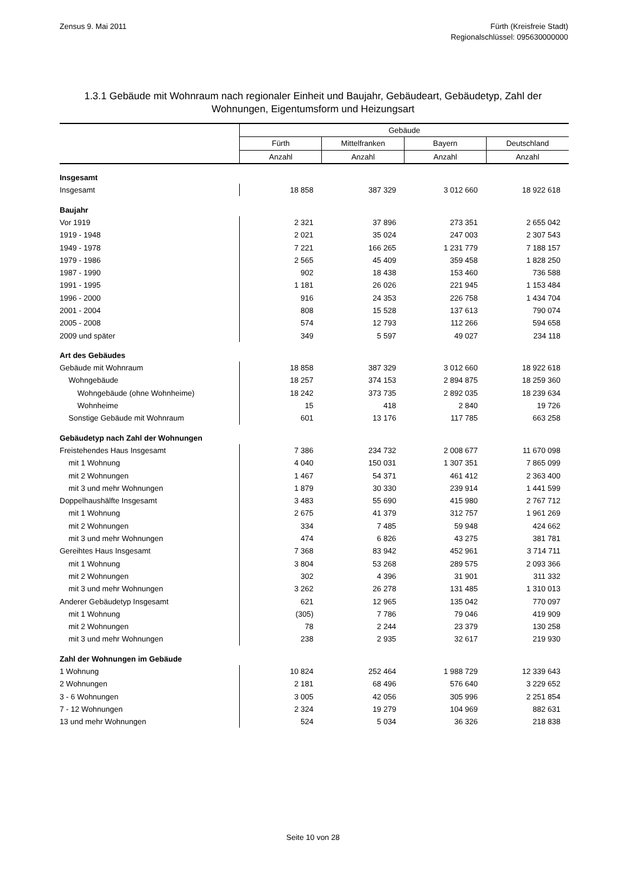Zensus 9. Mai 2011 Fürth (Kreisfreie Stadt)
Regionalschlüssel: 095630000000
1.3.1 Gebäude mit Wohnraum nach regionaler Einheit und Baujahr, Gebäudeart, Gebäudetyp, Zahl der Wohnungen, Eigentumsform und Heizungsart
| | Gebäude | | | |
| --- | --- | --- | --- | --- |
| | Fürth | Mittelfranken | Bayern | Deutschland |
| | Anzahl | Anzahl | Anzahl | Anzahl |
| Insgesamt | | | | |
| Insgesamt | 18 858 | 387 329 | 3 012 660 | 18 922 618 |
| Baujahr | | | | |
| Vor 1919 | 2 321 | 37 896 | 273 351 | 2 655 042 |
| 1919 - 1948 | 2 021 | 35 024 | 247 003 | 2 307 543 |
| 1949 - 1978 | 7 221 | 166 265 | 1 231 779 | 7 188 157 |
| 1979 - 1986 | 2 565 | 45 409 | 359 458 | 1 828 250 |
| 1987 - 1990 | 902 | 18 438 | 153 460 | 736 588 |
| 1991 - 1995 | 1 181 | 26 026 | 221 945 | 1 153 484 |
| 1996 - 2000 | 916 | 24 353 | 226 758 | 1 434 704 |
| 2001 - 2004 | 808 | 15 528 | 137 613 | 790 074 |
| 2005 - 2008 | 574 | 12 793 | 112 266 | 594 658 |
| 2009 und später | 349 | 5 597 | 49 027 | 234 118 |
| Art des Gebäudes | | | | |
| Gebäude mit Wohnraum | 18 858 | 387 329 | 3 012 660 | 18 922 618 |
| Wohngebäude | 18 257 | 374 153 | 2 894 875 | 18 259 360 |
| Wohngebäude (ohne Wohnheime) | 18 242 | 373 735 | 2 892 035 | 18 239 634 |
| Wohnheime | 15 | 418 | 2 840 | 19 726 |
| Sonstige Gebäude mit Wohnraum | 601 | 13 176 | 117 785 | 663 258 |
| Gebäudetyp nach Zahl der Wohnungen | | | | |
| Freistehendes Haus Insgesamt | 7 386 | 234 732 | 2 008 677 | 11 670 098 |
| mit 1 Wohnung | 4 040 | 150 031 | 1 307 351 | 7 865 099 |
| mit 2 Wohnungen | 1 467 | 54 371 | 461 412 | 2 363 400 |
| mit 3 und mehr Wohnungen | 1 879 | 30 330 | 239 914 | 1 441 599 |
| Doppelhaushälfte Insgesamt | 3 483 | 55 690 | 415 980 | 2 767 712 |
| mit 1 Wohnung | 2 675 | 41 379 | 312 757 | 1 961 269 |
| mit 2 Wohnungen | 334 | 7 485 | 59 948 | 424 662 |
| mit 3 und mehr Wohnungen | 474 | 6 826 | 43 275 | 381 781 |
| Gereihtes Haus Insgesamt | 7 368 | 83 942 | 452 961 | 3 714 711 |
| mit 1 Wohnung | 3 804 | 53 268 | 289 575 | 2 093 366 |
| mit 2 Wohnungen | 302 | 4 396 | 31 901 | 311 332 |
| mit 3 und mehr Wohnungen | 3 262 | 26 278 | 131 485 | 1 310 013 |
| Anderer Gebäudetyp Insgesamt | 621 | 12 965 | 135 042 | 770 097 |
| mit 1 Wohnung | (305) | 7 786 | 79 046 | 419 909 |
| mit 2 Wohnungen | 78 | 2 244 | 23 379 | 130 258 |
| mit 3 und mehr Wohnungen | 238 | 2 935 | 32 617 | 219 930 |
| Zahl der Wohnungen im Gebäude | | | | |
| 1 Wohnung | 10 824 | 252 464 | 1 988 729 | 12 339 643 |
| 2 Wohnungen | 2 181 | 68 496 | 576 640 | 3 229 652 |
| 3 - 6 Wohnungen | 3 005 | 42 056 | 305 996 | 2 251 854 |
| 7 - 12 Wohnungen | 2 324 | 19 279 | 104 969 | 882 631 |
| 13 und mehr Wohnungen | 524 | 5 034 | 36 326 | 218 838 |
Seite 10 von 28